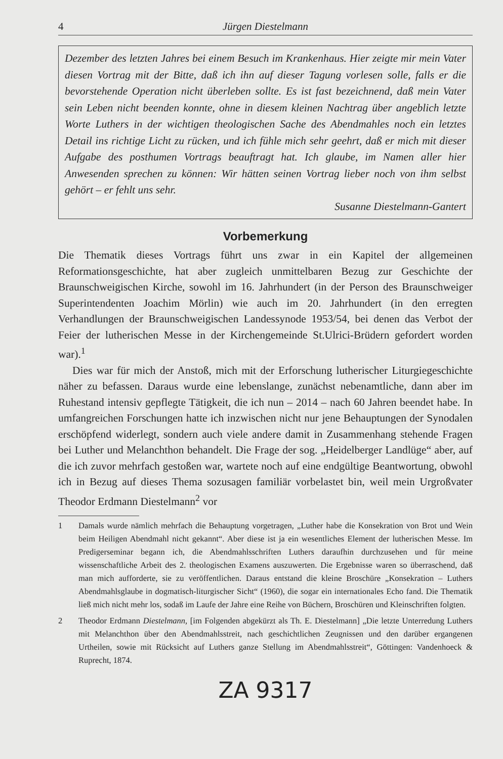4 Jürgen Diestelmann
Dezember des letzten Jahres bei einem Besuch im Krankenhaus. Hier zeigte mir mein Vater diesen Vortrag mit der Bitte, daß ich ihn auf dieser Tagung vorlesen solle, falls er die bevorstehende Operation nicht überleben sollte. Es ist fast bezeichnend, daß mein Vater sein Leben nicht beenden konnte, ohne in diesem kleinen Nachtrag über angeblich letzte Worte Luthers in der wichtigen theologischen Sache des Abendmahles noch ein letztes Detail ins richtige Licht zu rücken, und ich fühle mich sehr geehrt, daß er mich mit dieser Aufgabe des posthumen Vortrags beauftragt hat. Ich glaube, im Namen aller hier Anwesenden sprechen zu können: Wir hätten seinen Vortrag lieber noch von ihm selbst gehört – er fehlt uns sehr.
Susanne Diestelmann-Gantert
Vorbemerkung
Die Thematik dieses Vortrags führt uns zwar in ein Kapitel der allgemeinen Reformationsgeschichte, hat aber zugleich unmittelbaren Bezug zur Geschichte der Braunschweigischen Kirche, sowohl im 16. Jahrhundert (in der Person des Braunschweiger Superintendenten Joachim Mörlin) wie auch im 20. Jahrhundert (in den erregten Verhandlungen der Braunschweigischen Landessynode 1953/54, bei denen das Verbot der Feier der lutherischen Messe in der Kirchengemeinde St.Ulrici-Brüdern gefordert worden war).<sup>1</sup>
Dies war für mich der Anstoß, mich mit der Erforschung lutherischer Liturgiegeschichte näher zu befassen. Daraus wurde eine lebenslange, zunächst nebenamtliche, dann aber im Ruhestand intensiv gepflegte Tätigkeit, die ich nun – 2014 – nach 60 Jahren beendet habe. In umfangreichen Forschungen hatte ich inzwischen nicht nur jene Behauptungen der Synodalen erschöpfend widerlegt, sondern auch viele andere damit in Zusammenhang stehende Fragen bei Luther und Melanchthon behandelt. Die Frage der sog. „Heidelberger Landlüge“ aber, auf die ich zuvor mehrfach gestoßen war, wartete noch auf eine endgültige Beantwortung, obwohl ich in Bezug auf dieses Thema sozusagen familiär vorbelastet bin, weil mein Urgroßvater Theodor Erdmann Diestelmann<sup>2</sup> vor
1 Damals wurde nämlich mehrfach die Behauptung vorgetragen, „Luther habe die Konsekration von Brot und Wein beim Heiligen Abendmahl nicht gekannt“. Aber diese ist ja ein wesentliches Element der lutherischen Messe. Im Predigerseminar begann ich, die Abendmahlsschriften Luthers daraufhin durchzusehen und für meine wissenschaftliche Arbeit des 2. theologischen Examens auszuwerten. Die Ergebnisse waren so überraschend, daß man mich aufforderte, sie zu veröffentlichen. Daraus entstand die kleine Broschüre „Konsekration – Luthers Abendmahlsglaube in dogmatisch-liturgischer Sicht“ (1960), die sogar ein internationales Echo fand. Die Thematik ließ mich nicht mehr los, sodaß im Laufe der Jahre eine Reihe von Büchern, Broschüren und Kleinschriften folgten.
2 Theodor Erdmann Diestelmann, [im Folgenden abgekürzt als Th. E. Diestelmann] „Die letzte Unterredung Luthers mit Melanchthon über den Abendmahlsstreit, nach geschichtlichen Zeugnissen und den darüber ergangenen Urtheilen, sowie mit Rücksicht auf Luthers ganze Stellung im Abendmahlsstreit“, Göttingen: Vandenhoeck & Ruprecht, 1874.
ZA 9317